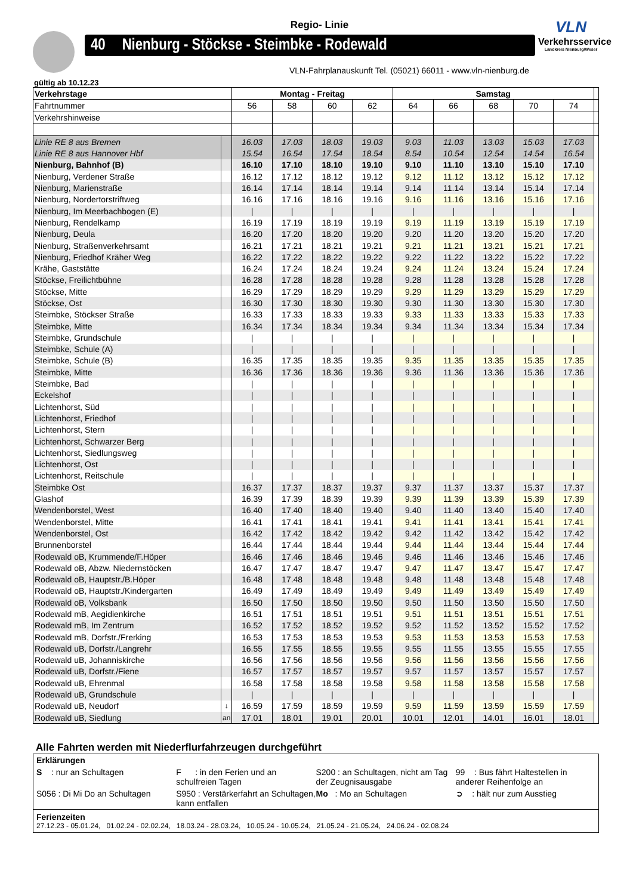Regio- Linie
40 Nienburg - Stöckse - Steimbke - Rodewald
VLN
Verkehrsservice
Landkreis Nienburg/Weser
VLN-Fahrplanauskunft Tel. (05021) 66011 - www.vln-nienburg.de
gültig ab 10.12.23
| Verkehrstage | | Montag - Freitag | | | | Samstag | | | | | |
| Fahrtnummer | | 56 | 58 | 60 | 62 | 64 | 66 | 68 | 70 | 74 | |
| Verkehrshinweise | | | | | | | | | | | |
| Linie RE 8 aus Bremen | | 16.03 | 17.03 | 18.03 | 19.03 | 9.03 | 11.03 | 13.03 | 15.03 | 17.03 | |
| Linie RE 8 aus Hannover Hbf | | 15.54 | 16.54 | 17.54 | 18.54 | 8.54 | 10.54 | 12.54 | 14.54 | 16.54 | |
| Nienburg, Bahnhof (B) | | 16.10 | 17.10 | 18.10 | 19.10 | 9.10 | 11.10 | 13.10 | 15.10 | 17.10 | |
| Nienburg, Verdener Straße | | 16.12 | 17.12 | 18.12 | 19.12 | 9.12 | 11.12 | 13.12 | 15.12 | 17.12 | |
| Nienburg, Marienstraße | | 16.14 | 17.14 | 18.14 | 19.14 | 9.14 | 11.14 | 13.14 | 15.14 | 17.14 | |
| Nienburg, Nordertorstriftweg | | 16.16 | 17.16 | 18.16 | 19.16 | 9.16 | 11.16 | 13.16 | 15.16 | 17.16 | |
| Nienburg, Im Meerbachbogen (E) | | / | / | / | / | / | / | / | / | / | |
| Nienburg, Rendelkamp | | 16.19 | 17.19 | 18.19 | 19.19 | 9.19 | 11.19 | 13.19 | 15.19 | 17.19 | |
| Nienburg, Deula | | 16.20 | 17.20 | 18.20 | 19.20 | 9.20 | 11.20 | 13.20 | 15.20 | 17.20 | |
| Nienburg, Straßenverkehrsamt | | 16.21 | 17.21 | 18.21 | 19.21 | 9.21 | 11.21 | 13.21 | 15.21 | 17.21 | |
| Nienburg, Friedhof Kräher Weg | | 16.22 | 17.22 | 18.22 | 19.22 | 9.22 | 11.22 | 13.22 | 15.22 | 17.22 | |
| Krähe, Gaststätte | | 16.24 | 17.24 | 18.24 | 19.24 | 9.24 | 11.24 | 13.24 | 15.24 | 17.24 | |
| Stöckse, Freilichtbühne | | 16.28 | 17.28 | 18.28 | 19.28 | 9.28 | 11.28 | 13.28 | 15.28 | 17.28 | |
| Stöckse, Mitte | | 16.29 | 17.29 | 18.29 | 19.29 | 9.29 | 11.29 | 13.29 | 15.29 | 17.29 | |
| Stöckse, Ost | | 16.30 | 17.30 | 18.30 | 19.30 | 9.30 | 11.30 | 13.30 | 15.30 | 17.30 | |
| Steimbke, Stöckser Straße | | 16.33 | 17.33 | 18.33 | 19.33 | 9.33 | 11.33 | 13.33 | 15.33 | 17.33 | |
| Steimbke, Mitte | | 16.34 | 17.34 | 18.34 | 19.34 | 9.34 | 11.34 | 13.34 | 15.34 | 17.34 | |
| Steimbke, Grundschule | | / | / | / | / | / | / | / | / | / | |
| Steimbke, Schule (A) | | / | / | / | / | / | / | / | / | / | |
| Steimbke, Schule (B) | | 16.35 | 17.35 | 18.35 | 19.35 | 9.35 | 11.35 | 13.35 | 15.35 | 17.35 | |
| Steimbke, Mitte | | 16.36 | 17.36 | 18.36 | 19.36 | 9.36 | 11.36 | 13.36 | 15.36 | 17.36 | |
| Steimbke, Bad | | / | / | / | / | / | / | / | / | / | |
| Eckelshof | | / | / | / | / | / | / | / | / | / | |
| Lichtenhorst, Süd | | / | / | / | / | / | / | / | / | / | |
| Lichtenhorst, Friedhof | | / | / | / | / | / | / | / | / | / | |
| Lichtenhorst, Stern | | / | / | / | / | / | / | / | / | / | |
| Lichtenhorst, Schwarzer Berg | | / | / | / | / | / | / | / | / | / | |
| Lichtenhorst, Siedlungsweg | | / | / | / | / | / | / | / | / | / | |
| Lichtenhorst, Ost | | / | / | / | / | / | / | / | / | / | |
| Lichtenhorst, Reitschule | | / | / | / | / | / | / | / | / | / | |
| Steimbke Ost | | 16.37 | 17.37 | 18.37 | 19.37 | 9.37 | 11.37 | 13.37 | 15.37 | 17.37 | |
| Glashof | | 16.39 | 17.39 | 18.39 | 19.39 | 9.39 | 11.39 | 13.39 | 15.39 | 17.39 | |
| Wendenborstel, West | | 16.40 | 17.40 | 18.40 | 19.40 | 9.40 | 11.40 | 13.40 | 15.40 | 17.40 | |
| Wendenborstel, Mitte | | 16.41 | 17.41 | 18.41 | 19.41 | 9.41 | 11.41 | 13.41 | 15.41 | 17.41 | |
| Wendenborstel, Ost | | 16.42 | 17.42 | 18.42 | 19.42 | 9.42 | 11.42 | 13.42 | 15.42 | 17.42 | |
| Brunnenborstel | | 16.44 | 17.44 | 18.44 | 19.44 | 9.44 | 11.44 | 13.44 | 15.44 | 17.44 | |
| Rodewald oB, Krummende/F.Höper | | 16.46 | 17.46 | 18.46 | 19.46 | 9.46 | 11.46 | 13.46 | 15.46 | 17.46 | |
| Rodewald oB, Abzw. Niedernstöcken | | 16.47 | 17.47 | 18.47 | 19.47 | 9.47 | 11.47 | 13.47 | 15.47 | 17.47 | |
| Rodewald oB, Hauptstr./B.Höper | | 16.48 | 17.48 | 18.48 | 19.48 | 9.48 | 11.48 | 13.48 | 15.48 | 17.48 | |
| Rodewald oB, Hauptstr./Kindergarten | | 16.49 | 17.49 | 18.49 | 19.49 | 9.49 | 11.49 | 13.49 | 15.49 | 17.49 | |
| Rodewald oB, Volksbank | | 16.50 | 17.50 | 18.50 | 19.50 | 9.50 | 11.50 | 13.50 | 15.50 | 17.50 | |
| Rodewald mB, Aegidienkirche | | 16.51 | 17.51 | 18.51 | 19.51 | 9.51 | 11.51 | 13.51 | 15.51 | 17.51 | |
| Rodewald mB, Im Zentrum | | 16.52 | 17.52 | 18.52 | 19.52 | 9.52 | 11.52 | 13.52 | 15.52 | 17.52 | |
| Rodewald mB, Dorfstr./Frerking | | 16.53 | 17.53 | 18.53 | 19.53 | 9.53 | 11.53 | 13.53 | 15.53 | 17.53 | |
| Rodewald uB, Dorfstr./Langrehr | | 16.55 | 17.55 | 18.55 | 19.55 | 9.55 | 11.55 | 13.55 | 15.55 | 17.55 | |
| Rodewald uB, Johanniskirche | | 16.56 | 17.56 | 18.56 | 19.56 | 9.56 | 11.56 | 13.56 | 15.56 | 17.56 | |
| Rodewald uB, Dorfstr./Fiene | | 16.57 | 17.57 | 18.57 | 19.57 | 9.57 | 11.57 | 13.57 | 15.57 | 17.57 | |
| Rodewald uB, Ehrenmal | | 16.58 | 17.58 | 18.58 | 19.58 | 9.58 | 11.58 | 13.58 | 15.58 | 17.58 | |
| Rodewald uB, Grundschule | | / | / | / | / | / | / | / | / | / | |
| Rodewald uB, Neudorf | ↓ | 16.59 | 17.59 | 18.59 | 19.59 | 9.59 | 11.59 | 13.59 | 15.59 | 17.59 | |
| Rodewald uB, Siedlung | an | 17.01 | 18.01 | 19.01 | 20.01 | 10.01 | 12.01 | 14.01 | 16.01 | 18.01 | |
Alle Fahrten werden mit Niederflurfahrzeugen durchgeführt
Erklärungen
S : nur an Schultagen F : in den Ferien und an schulfreien Tagen
S200 : an Schultagen, nicht am Tag der Zeugnisausgabe
99 : Bus fährt Haltestellen in anderer Reihenfolge an
S056 : Di Mi Do an Schultagen
S950 : Verstärkerfahrt an Schultagen, kann entfallen
Mo : Mo an Schultagen ➲ : hält nur zum Ausstieg
Ferienzeiten
27.12.23 - 05.01.24, 01.02.24 - 02.02.24, 18.03.24 - 28.03.24, 10.05.24 - 10.05.24, 21.05.24 - 21.05.24, 24.06.24 - 02.08.24